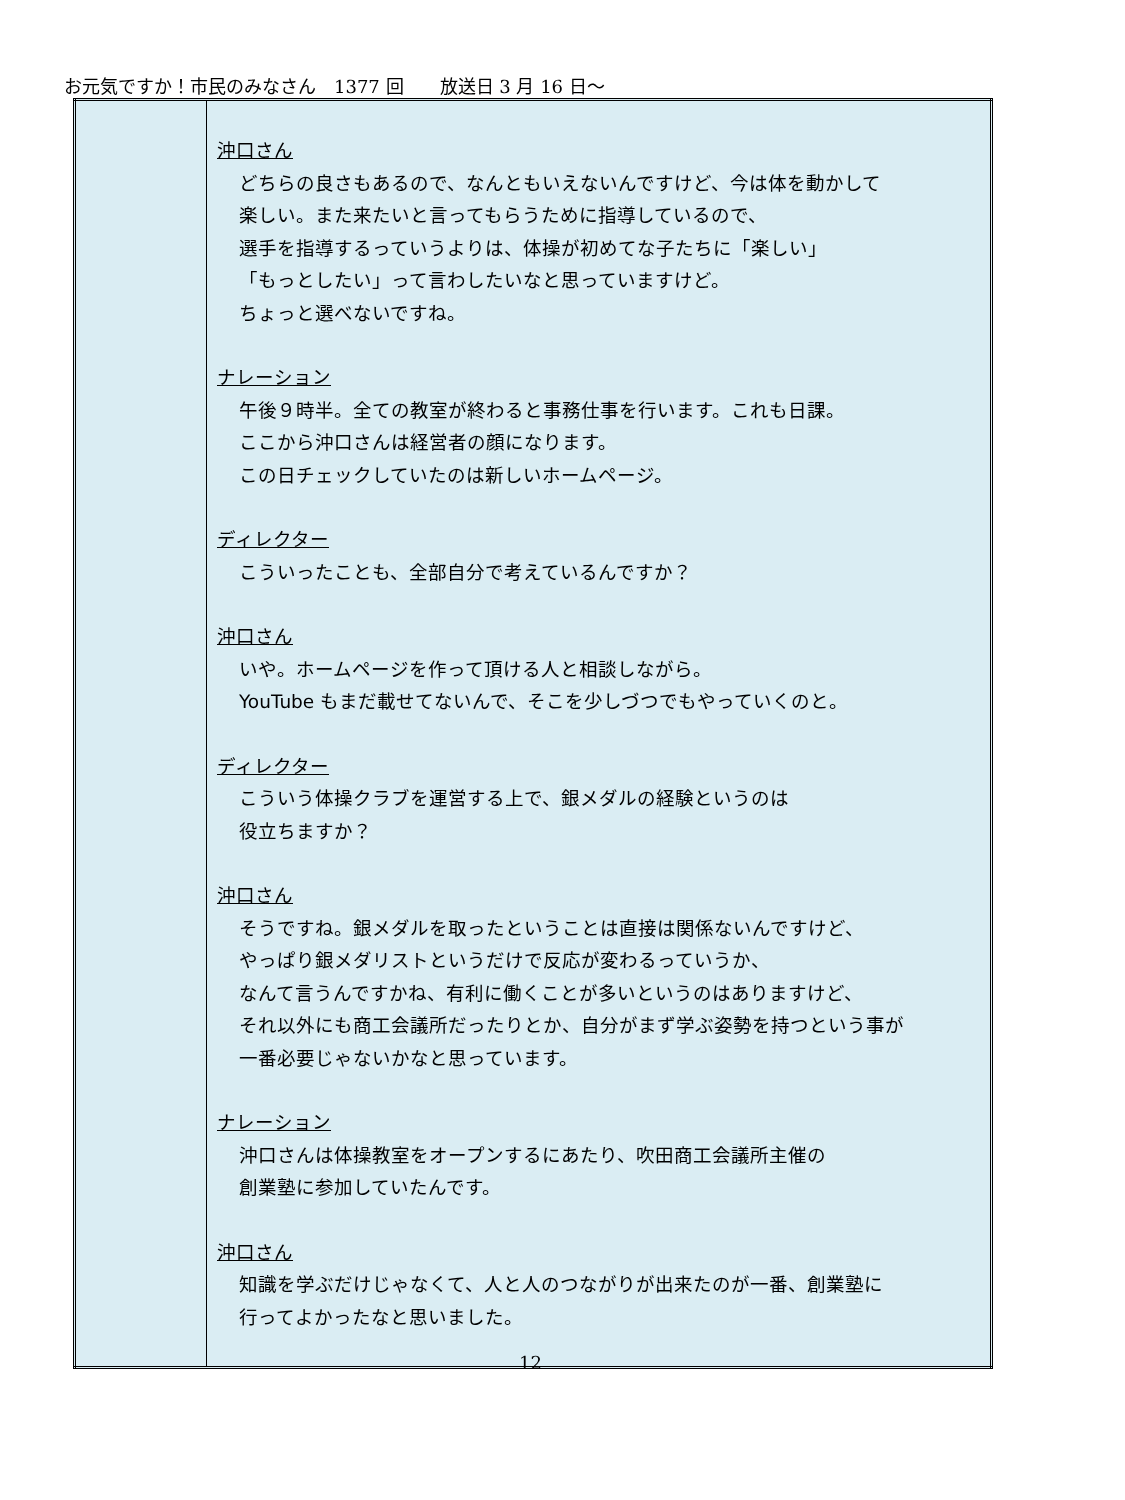お元気ですか！市民のみなさん　1377 回　　放送日 3 月 16 日～
| | 沖口さん どちらの良さもあるので、なんともいえないんですけど、今は体を動かして 楽しい。また来たいと言ってもらうために指導しているので、 選手を指導するっていうよりは、体操が初めてな子たちに「楽しい」 「もっとしたい」って言わしたいなと思っていますけど。 ちょっと選べないですね。 ナレーション 午後９時半。全ての教室が終わると事務仕事を行います。これも日課。 ここから沖口さんは経営者の顔になります。 この日チェックしていたのは新しいホームページ。 ディレクター こういったことも、全部自分で考えているんですか？ 沖口さん いや。ホームページを作って頂ける人と相談しながら。 YouTube もまだ載せてないんで、そこを少しづつでもやっていくのと。 ディレクター こういう体操クラブを運営する上で、銀メダルの経験というのは 役立ちますか？ 沖口さん そうですね。銀メダルを取ったということは直接は関係ないんですけど、 やっぱり銀メダリストというだけで反応が変わるっていうか、 なんて言うんですかね、有利に働くことが多いというのはありますけど、 それ以外にも商工会議所だったりとか、自分がまず学ぶ姿勢を持つという事が 一番必要じゃないかなと思っています。 ナレーション 沖口さんは体操教室をオープンするにあたり、吹田商工会議所主催の 創業塾に参加していたんです。 沖口さん 知識を学ぶだけじゃなくて、人と人のつながりが出来たのが一番、創業塾に 行ってよかったなと思いました。 |
12